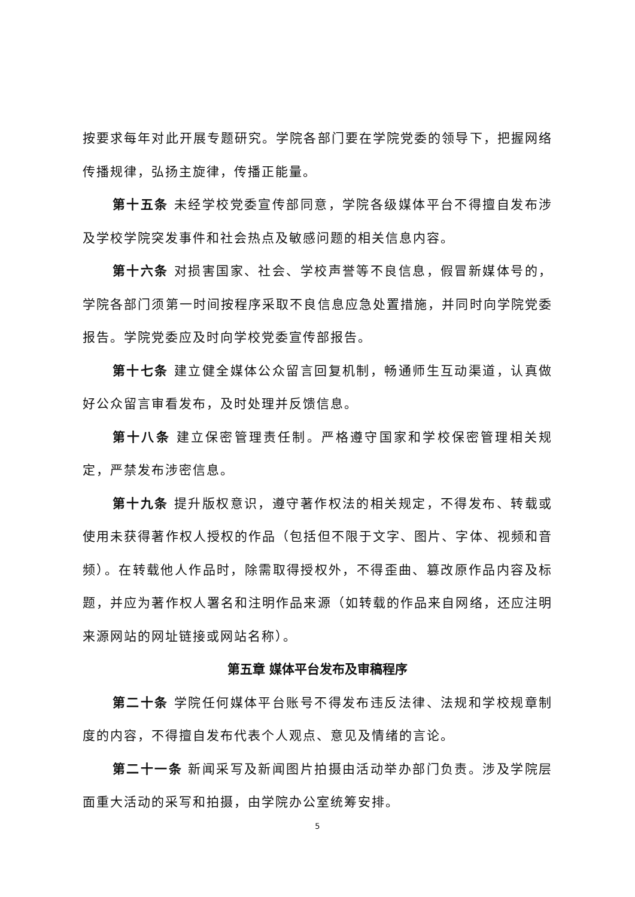按要求每年对此开展专题研究。学院各部门要在学院党委的领导下，把握网络传播规律，弘扬主旋律，传播正能量。
第十五条 未经学校党委宣传部同意，学院各级媒体平台不得擅自发布涉及学校学院突发事件和社会热点及敏感问题的相关信息内容。
第十六条 对损害国家、社会、学校声誉等不良信息，假冒新媒体号的，学院各部门须第一时间按程序采取不良信息应急处置措施，并同时向学院党委报告。学院党委应及时向学校党委宣传部报告。
第十七条 建立健全媒体公众留言回复机制，畅通师生互动渠道，认真做好公众留言审看发布，及时处理并反馈信息。
第十八条 建立保密管理责任制。严格遵守国家和学校保密管理相关规定，严禁发布涉密信息。
第十九条 提升版权意识，遵守著作权法的相关规定，不得发布、转载或使用未获得著作权人授权的作品（包括但不限于文字、图片、字体、视频和音频）。在转载他人作品时，除需取得授权外，不得歪曲、篡改原作品内容及标题，并应为著作权人署名和注明作品来源（如转载的作品来自网络，还应注明来源网站的网址链接或网站名称）。
第五章 媒体平台发布及审稿程序
第二十条 学院任何媒体平台账号不得发布违反法律、法规和学校规章制度的内容，不得擅自发布代表个人观点、意见及情绪的言论。
第二十一条 新闻采写及新闻图片拍摄由活动举办部门负责。涉及学院层面重大活动的采写和拍摄，由学院办公室统筹安排。
5